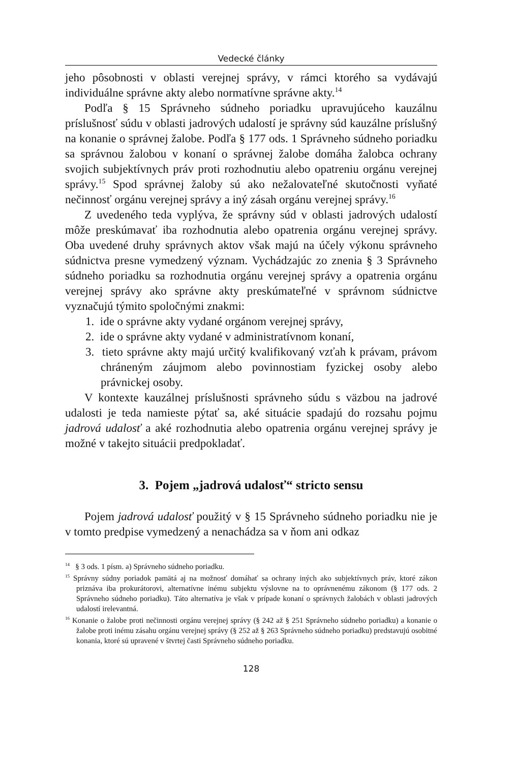Vedecké články
jeho pôsobnosti v oblasti verejnej správy, v rámci ktorého sa vydávajú individuálne správne akty alebo normatívne správne akty.<sup>14</sup>
Podľa § 15 Správneho súdneho poriadku upravujúceho kauzálnu príslušnosť súdu v oblasti jadrových udalostí je správny súd kauzálne príslušný na konanie o správnej žalobe. Podľa § 177 ods. 1 Správneho súdneho poriadku sa správnou žalobou v konaní o správnej žalobe domáha žalobca ochrany svojich subjektívnych práv proti rozhodnutiu alebo opatreniu orgánu verejnej správy.<sup>15</sup> Spod správnej žaloby sú ako nežalovateľné skutočnosti vyňaté nečinnosť orgánu verejnej správy a iný zásah orgánu verejnej správy.<sup>16</sup>
Z uvedeného teda vyplýva, že správny súd v oblasti jadrových udalostí môže preskúmavať iba rozhodnutia alebo opatrenia orgánu verejnej správy. Oba uvedené druhy správnych aktov však majú na účely výkonu správneho súdnictva presne vymedzený význam. Vychádzajúc zo znenia § 3 Správneho súdneho poriadku sa rozhodnutia orgánu verejnej správy a opatrenia orgánu verejnej správy ako správne akty preskúmateľné v správnom súdnictve vyznačujú týmito spoločnými znakmi:
1. ide o správne akty vydané orgánom verejnej správy,
2. ide o správne akty vydané v administratívnom konaní,
3. tieto správne akty majú určitý kvalifikovaný vzťah k právam, právom chráneným záujmom alebo povinnostiam fyzickej osoby alebo právnickej osoby.
V kontexte kauzálnej príslušnosti správneho súdu s väzbou na jadrové udalosti je teda namieste pýtať sa, aké situácie spadajú do rozsahu pojmu jadrová udalosť a aké rozhodnutia alebo opatrenia orgánu verejnej správy je možné v takejto situácii predpokladať.
3. Pojem „jadrová udalosť“ stricto sensu
Pojem jadrová udalosť použitý v § 15 Správneho súdneho poriadku nie je v tomto predpise vymedzený a nenachádza sa v ňom ani odkaz
<sup>14</sup> § 3 ods. 1 písm. a) Správneho súdneho poriadku.
<sup>15</sup> Správny súdny poriadok pamätá aj na možnosť domáhať sa ochrany iných ako subjektívnych práv, ktoré zákon priznáva iba prokurátorovi, alternatívne inému subjektu výslovne na to oprávnenému zákonom (§ 177 ods. 2 Správneho súdneho poriadku). Táto alternatíva je však v prípade konaní o správnych žalobách v oblasti jadrových udalostí irelevantná.
<sup>16</sup> Konanie o žalobe proti nečinnosti orgánu verejnej správy (§ 242 až § 251 Správneho súdneho poriadku) a konanie o žalobe proti inému zásahu orgánu verejnej správy (§ 252 až § 263 Správneho súdneho poriadku) predstavujú osobitné konania, ktoré sú upravené v štvrtej časti Správneho súdneho poriadku.
128